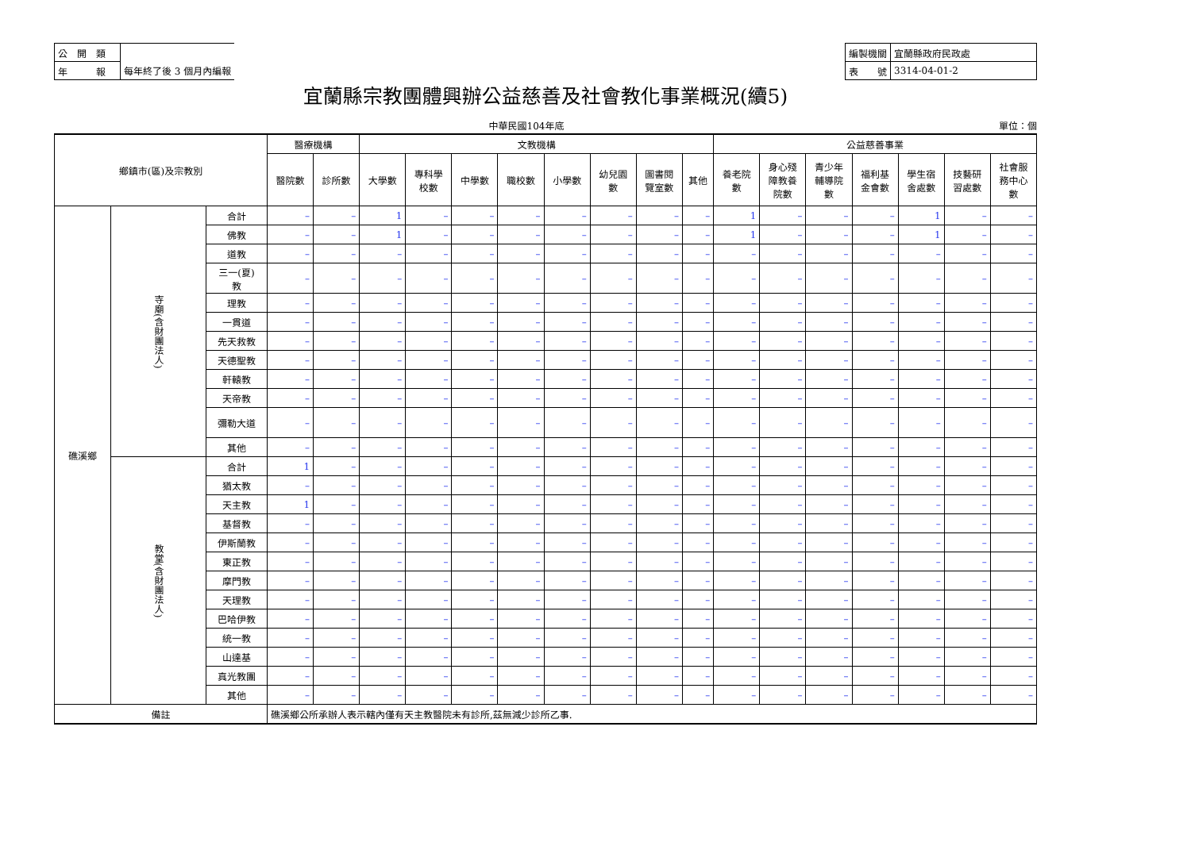| 公 開 類 | |
| 年 報 | 每年終了後 3 個月內編報 |
| 編製機關 | 宜蘭縣政府民政處 |
| 表 號 | 3314-04-01-2 |
宜蘭縣宗教團體興辦公益慈善及社會教化事業概況(續5)
中華民國104年底 單位：個
| 鄉鎮市(區)及宗教別 | | | 醫療機構 | | 文教機構 | | | | | | | | 公益慈善事業 | | | | | | |
| --- | --- | --- | --- | --- | --- | --- | --- | --- | --- | --- | --- | --- | --- | --- | --- | --- | --- | --- | --- |
| | | | 醫院數 | 診所數 | 大學數 | 專科學 校數 | 中學數 | 職校數 | 小學數 | 幼兒園 數 | 圖書閱 覽室數 | 其他 | 養老院 數 | 身心殘 障教養 院數 | 青少年 輔導院 數 | 福利基 金會數 | 學生宿 舍處數 | 技藝研 習處數 | 社會服 務中心 數 |
| 礁溪鄉 | 寺廟(含財團法人) | 合計 | – | – | 1 | – | – | – | – | – | – | – | 1 | – | – | – | 1 | – | – |
| | | 佛教 | – | – | 1 | – | – | – | – | – | – | – | 1 | – | – | – | 1 | – | – |
| | | 道教 | – | – | – | – | – | – | – | – | – | – | – | – | – | – | – | – | – |
| | | 三一(夏) 教 | – | – | – | – | – | – | – | – | – | – | – | – | – | – | – | – | – |
| | | 理教 | – | – | – | – | – | – | – | – | – | – | – | – | – | – | – | – | – |
| | | 一貫道 | – | – | – | – | – | – | – | – | – | – | – | – | – | – | – | – | – |
| | | 先天救教 | – | – | – | – | – | – | – | – | – | – | – | – | – | – | – | – | – |
| | | 天德聖教 | – | – | – | – | – | – | – | – | – | – | – | – | – | – | – | – | – |
| | | 軒轅教 | – | – | – | – | – | – | – | – | – | – | – | – | – | – | – | – | – |
| | | 天帝教 | – | – | – | – | – | – | – | – | – | – | – | – | – | – | – | – | – |
| | | 彌勒大道 | – | – | – | – | – | – | – | – | – | – | – | – | – | – | – | – | – |
| | | 其他 | – | – | – | – | – | – | – | – | – | – | – | – | – | – | – | – | – |
| | 教堂(含財團法人) | 合計 | 1 | – | – | – | – | – | – | – | – | – | – | – | – | – | – | – | – |
| | | 猶太教 | – | – | – | – | – | – | – | – | – | – | – | – | – | – | – | – | – |
| | | 天主教 | 1 | – | – | – | – | – | – | – | – | – | – | – | – | – | – | – | – |
| | | 基督教 | – | – | – | – | – | – | – | – | – | – | – | – | – | – | – | – | – |
| | | 伊斯蘭教 | – | – | – | – | – | – | – | – | – | – | – | – | – | – | – | – | – |
| | | 東正教 | – | – | – | – | – | – | – | – | – | – | – | – | – | – | – | – | – |
| | | 摩門教 | – | – | – | – | – | – | – | – | – | – | – | – | – | – | – | – | – |
| | | 天理教 | – | – | – | – | – | – | – | – | – | – | – | – | – | – | – | – | – |
| | | 巴哈伊教 | – | – | – | – | – | – | – | – | – | – | – | – | – | – | – | – | – |
| | | 統一教 | – | – | – | – | – | – | – | – | – | – | – | – | – | – | – | – | – |
| | | 山達基 | – | – | – | – | – | – | – | – | – | – | – | – | – | – | – | – | – |
| | | 真光教團 | – | – | – | – | – | – | – | – | – | – | – | – | – | – | – | – | – |
| | | 其他 | – | – | – | – | – | – | – | – | – | – | – | – | – | – | – | – | – |
| 備註 | | | 礁溪鄉公所承辦人表示轄內僅有天主教醫院未有診所,茲無減少診所乙事. | | | | | | | | | | | | | | | | |